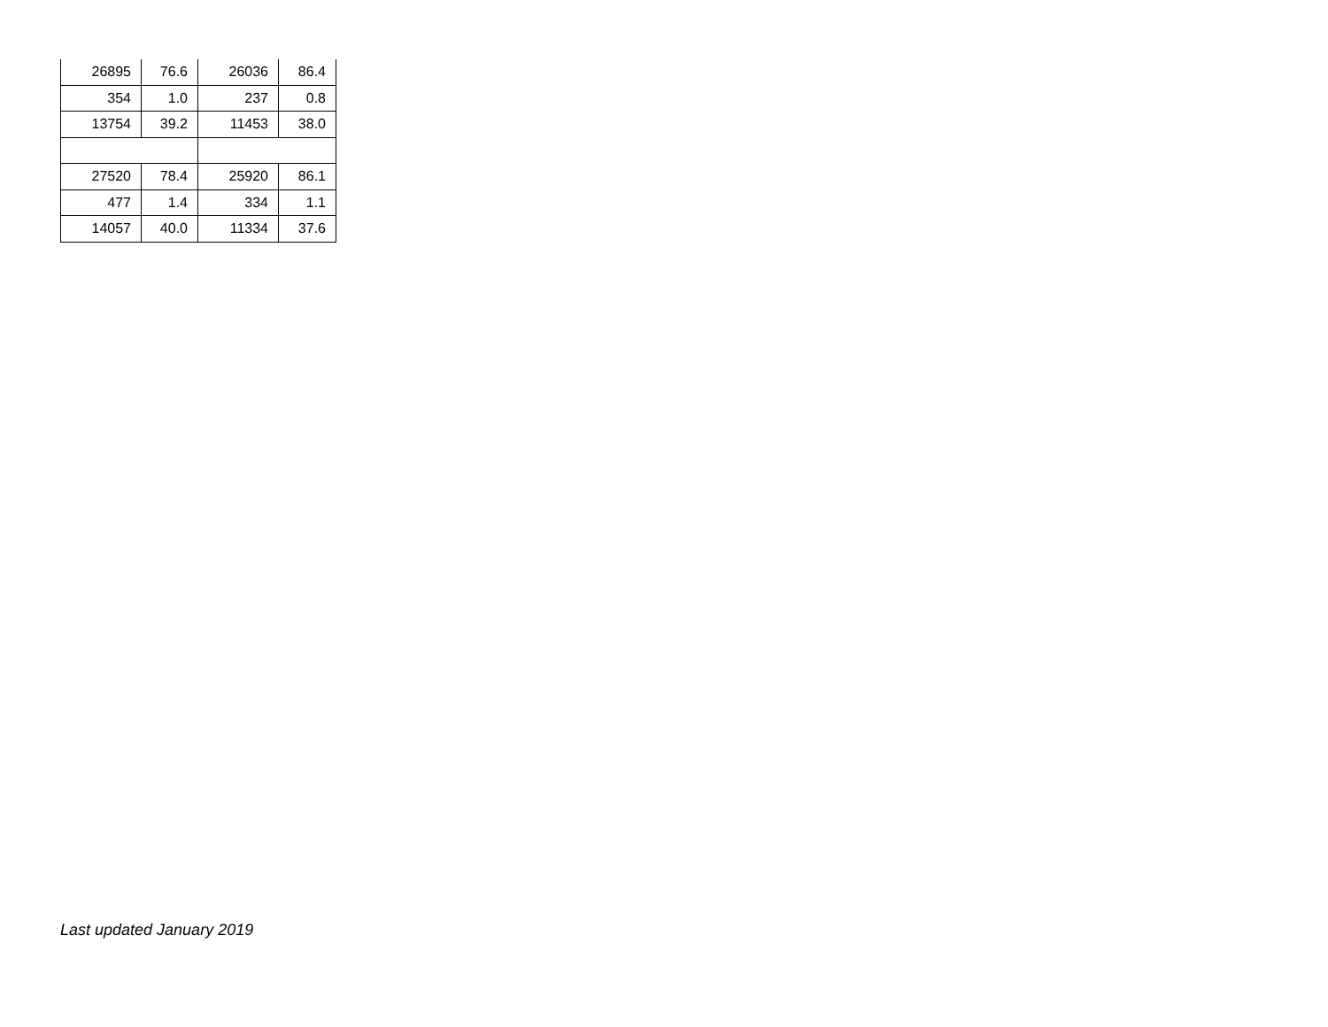| 26895 | 76.6 | 26036 | 86.4 |
| 354 | 1.0 | 237 | 0.8 |
| 13754 | 39.2 | 11453 | 38.0 |
| 27520 | 78.4 | 25920 | 86.1 |
| 477 | 1.4 | 334 | 1.1 |
| 14057 | 40.0 | 11334 | 37.6 |
Last updated January 2019